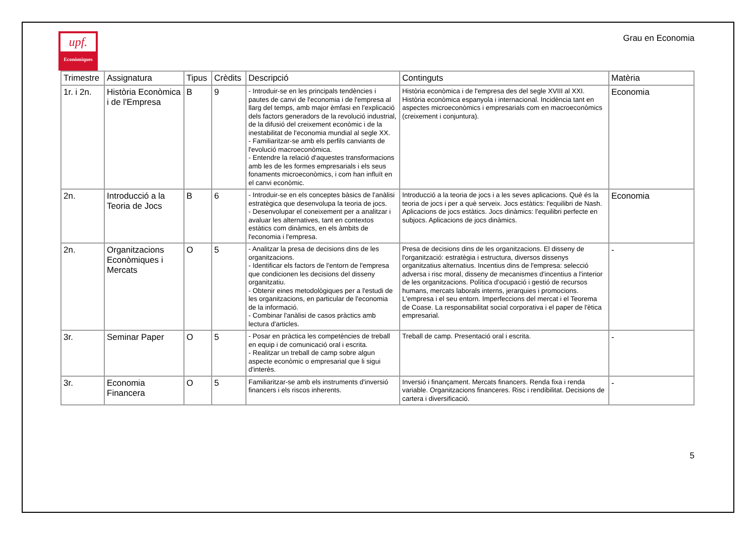upf.
Econòmiques
Grau en Economia
| Trimestre | Assignatura | Tipus | Crèdits | Descripció | Continguts | Matèria |
| --- | --- | --- | --- | --- | --- | --- |
| 1r. i 2n. | Història Econòmica i de l'Empresa | B | 9 | - Introduir-se en les principals tendències i pautes de canvi de l'economia i de l'empresa al llarg del temps, amb major èmfasi en l'explicació dels factors generadors de la revolució industrial, de la difusió del creixement econòmic i de la inestabilitat de l'economia mundial al segle XX. - Familiaritzar-se amb els perfils canviants de l'evolució macroeconòmica. - Entendre la relació d'aquestes transformacions amb les de les formes empresarials i els seus fonaments microeconòmics, i com han influït en el canvi econòmic. | Història econòmica i de l'empresa des del segle XVIII al XXI. Història econòmica espanyola i internacional. Incidència tant en aspectes microeconòmics i empresarials com en macroeconòmics (creixement i conjuntura). | Economia |
| 2n. | Introducció a la Teoria de Jocs | B | 6 | - Introduir-se en els conceptes bàsics de l'anàlisi estratègica que desenvolupa la teoria de jocs. - Desenvolupar el coneixement per a analitzar i avaluar les alternatives, tant en contextos estàtics com dinàmics, en els àmbits de l'economia i l'empresa. | Introducció a la teoria de jocs i a les seves aplicacions. Què és la teoria de jocs i per a què serveix. Jocs estàtics: l'equilibri de Nash. Aplicacions de jocs estàtics. Jocs dinàmics: l'equilibri perfecte en subjocs. Aplicacions de jocs dinàmics. | Economia |
| 2n. | Organitzacions Econòmiques i Mercats | O | 5 | - Analitzar la presa de decisions dins de les organitzacions. - Identificar els factors de l'entorn de l'empresa que condicionen les decisions del disseny organitzatiu. - Obtenir eines metodològiques per a l'estudi de les organitzacions, en particular de l'economia de la informació. - Combinar l'anàlisi de casos pràctics amb lectura d'articles. | Presa de decisions dins de les organitzacions. El disseny de l'organització: estratègia i estructura, diversos dissenys organitzatius alternatius. Incentius dins de l'empresa: selecció adversa i risc moral, disseny de mecanismes d'incentius a l'interior de les organitzacions. Política d'ocupació i gestió de recursos humans, mercats laborals interns, jerarquies i promocions. L'empresa i el seu entorn. Imperfeccions del mercat i el Teorema de Coase. La responsabilitat social corporativa i el paper de l'ètica empresarial. | - |
| 3r. | Seminar Paper | O | 5 | - Posar en pràctica les competències de treball en equip i de comunicació oral i escrita. - Realitzar un treball de camp sobre algun aspecte econòmic o empresarial que li sigui d'interès. | Treball de camp. Presentació oral i escrita. | - |
| 3r. | Economia Financera | O | 5 | Familiaritzar-se amb els instruments d'inversió financers i els riscos inherents. | Inversió i finançament. Mercats financers. Renda fixa i renda variable. Organitzacions financeres. Risc i rendibilitat. Decisions de cartera i diversificació. | - |
5